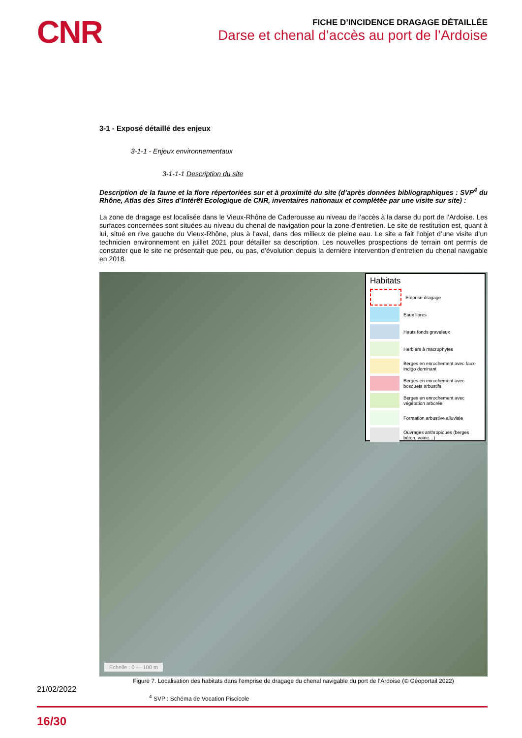CNR
FICHE D’INCIDENCE DRAGAGE DÉTAILLÉE
Darse et chenal d’accès au port de l’Ardoise
3-1 - Exposé détaillé des enjeux
3-1-1 - Enjeux environnementaux
3-1-1-1 Description du site
Description de la faune et la flore répertoriées sur et à proximité du site (d’après données bibliographiques : SVP<sup>4</sup> du Rhône, Atlas des Sites d’Intérêt Ecologique de CNR, inventaires nationaux et complétée par une visite sur site) :
La zone de dragage est localisée dans le Vieux-Rhône de Caderousse au niveau de l’accès à la darse du port de l’Ardoise. Les surfaces concernées sont situées au niveau du chenal de navigation pour la zone d’entretien. Le site de restitution est, quant à lui, situé en rive gauche du Vieux-Rhône, plus à l’aval, dans des milieux de pleine eau. Le site a fait l’objet d’une visite d’un technicien environnement en juillet 2021 pour détailler sa description. Les nouvelles prospections de terrain ont permis de constater que le site ne présentait que peu, ou pas, d’évolution depuis la dernière intervention d’entretien du chenal navigable en 2018.
Habitats
Emprise dragage
Eaux libres
Hauts fonds graveleux
Herbiers à macrophytes
Berges en enrochement avec faux-indigo dominant
Berges en enrochement avec bosquets arbustifs
Berges en enrochement avec végétation arborée
Formation arbustive alluviale
Ouvrages anthropiques (berges béton, voirie…)
Echelle : 0 — 100 m
Figure 7. Localisation des habitats dans l’emprise de dragage du chenal navigable du port de l’Ardoise (© Géoportail 2022)
21/02/2022
<sup>4</sup> SVP : Schéma de Vocation Piscicole
16/30